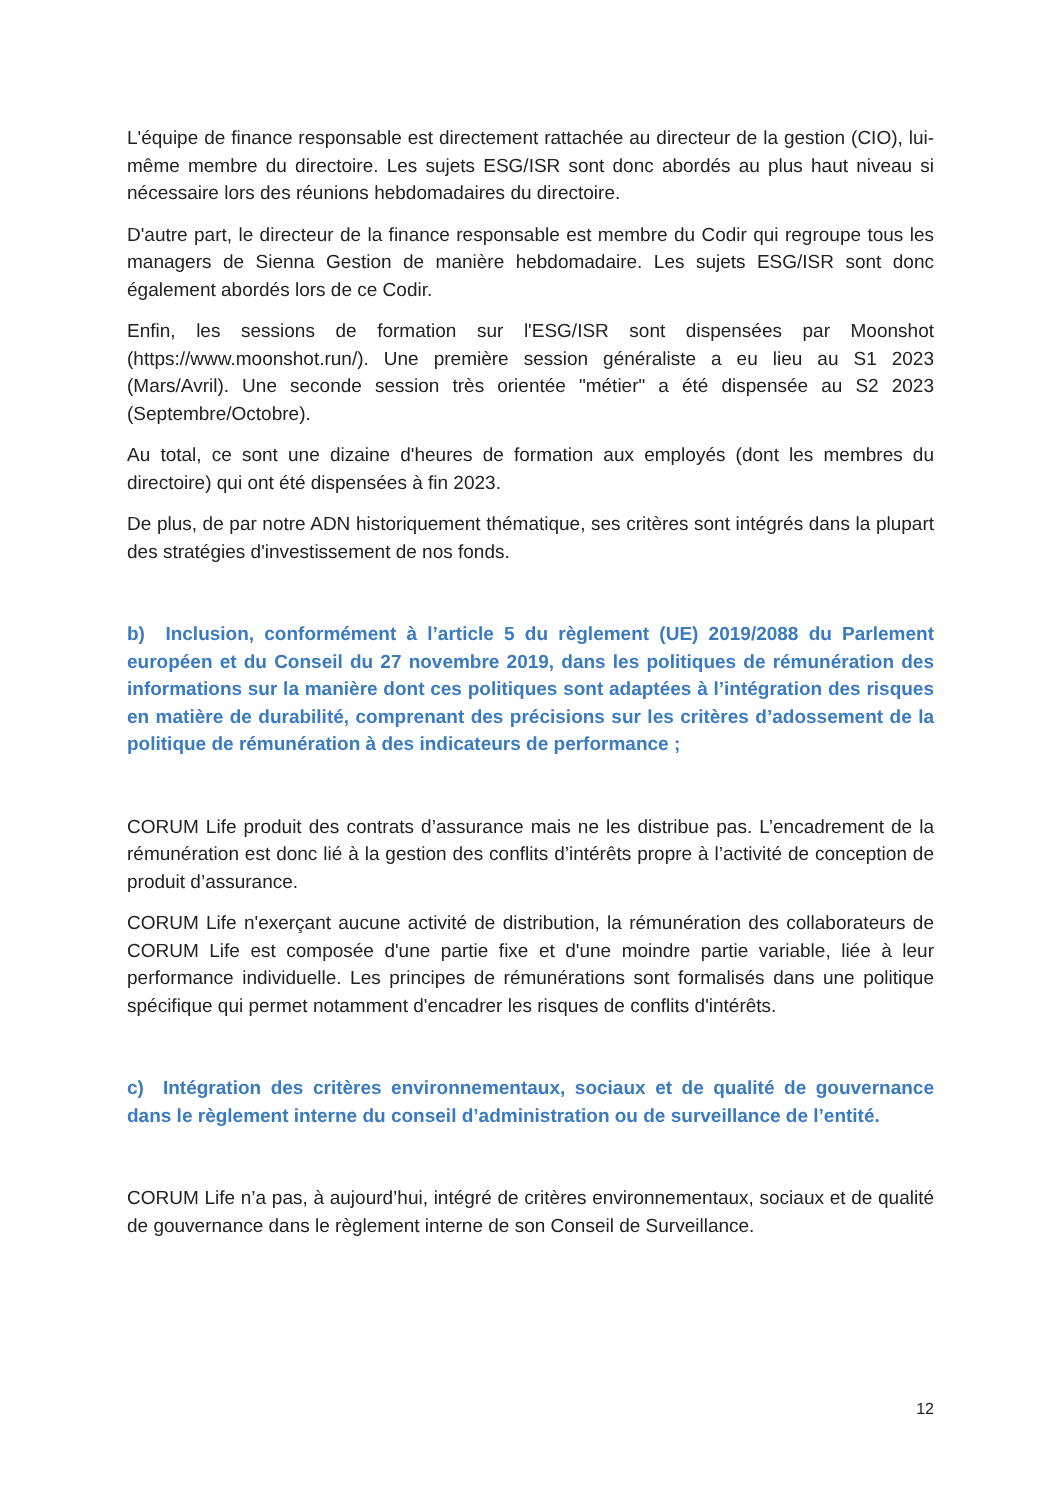L'équipe de finance responsable est directement rattachée au directeur de la gestion (CIO), lui-même membre du directoire. Les sujets ESG/ISR sont donc abordés au plus haut niveau si nécessaire lors des réunions hebdomadaires du directoire.
D'autre part, le directeur de la finance responsable est membre du Codir qui regroupe tous les managers de Sienna Gestion de manière hebdomadaire. Les sujets ESG/ISR sont donc également abordés lors de ce Codir.
Enfin, les sessions de formation sur l'ESG/ISR sont dispensées par Moonshot (https://www.moonshot.run/). Une première session généraliste a eu lieu au S1 2023 (Mars/Avril). Une seconde session très orientée "métier" a été dispensée au S2 2023 (Septembre/Octobre).
Au total, ce sont une dizaine d'heures de formation aux employés (dont les membres du directoire) qui ont été dispensées à fin 2023.
De plus, de par notre ADN historiquement thématique, ses critères sont intégrés dans la plupart des stratégies d'investissement de nos fonds.
b) Inclusion, conformément à l’article 5 du règlement (UE) 2019/2088 du Parlement européen et du Conseil du 27 novembre 2019, dans les politiques de rémunération des informations sur la manière dont ces politiques sont adaptées à l’intégration des risques en matière de durabilité, comprenant des précisions sur les critères d’adossement de la politique de rémunération à des indicateurs de performance ;
CORUM Life produit des contrats d’assurance mais ne les distribue pas. L’encadrement de la rémunération est donc lié à la gestion des conflits d’intérêts propre à l’activité de conception de produit d’assurance.
CORUM Life n'exerçant aucune activité de distribution, la rémunération des collaborateurs de CORUM Life est composée d'une partie fixe et d'une moindre partie variable, liée à leur performance individuelle. Les principes de rémunérations sont formalisés dans une politique spécifique qui permet notamment d'encadrer les risques de conflits d'intérêts.
c) Intégration des critères environnementaux, sociaux et de qualité de gouvernance dans le règlement interne du conseil d’administration ou de surveillance de l’entité.
CORUM Life n’a pas, à aujourd’hui, intégré de critères environnementaux, sociaux et de qualité de gouvernance dans le règlement interne de son Conseil de Surveillance.
12